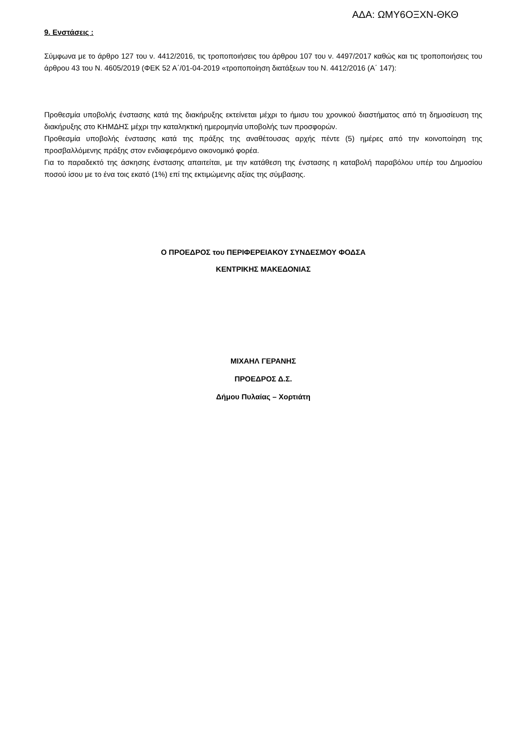ΑΔΑ: ΩΜΥ6ΟΞΧΝ-ΘΚΘ
9. Ενστάσεις :
Σύμφωνα με το άρθρο 127 του ν. 4412/2016, τις τροποποιήσεις του άρθρου 107 του ν. 4497/2017 καθώς και τις τροποποιήσεις του άρθρου 43 του Ν. 4605/2019 (ΦΕΚ 52 Α΄/01-04-2019 «τροποποίηση διατάξεων του Ν. 4412/2016 (Α΄ 147):
Προθεσμία υποβολής ένστασης κατά της διακήρυξης εκτείνεται μέχρι το ήμισυ του χρονικού διαστήματος από τη δημοσίευση της διακήρυξης στο ΚΗΜΔΗΣ μέχρι την καταληκτική ημερομηνία υποβολής των προσφορών.
Προθεσμία υποβολής ένστασης κατά της πράξης της αναθέτουσας αρχής πέντε (5) ημέρες από την κοινοποίηση της προσβαλλόμενης πράξης στον ενδιαφερόμενο οικονομικό φορέα.
Για το παραδεκτό της άσκησης ένστασης απαιτείται, με την κατάθεση της ένστασης η καταβολή παραβόλου υπέρ του Δημοσίου ποσού ίσου με το ένα τοις εκατό (1%) επί της εκτιμώμενης αξίας της σύμβασης.
Ο ΠΡΟΕΔΡΟΣ του ΠΕΡΙΦΕΡΕΙΑΚΟΥ ΣΥΝΔΕΣΜΟΥ ΦΟΔΣΑ
ΚΕΝΤΡΙΚΗΣ ΜΑΚΕΔΟΝΙΑΣ
ΜΙΧΑΗΛ ΓΕΡΑΝΗΣ
ΠΡΟΕΔΡΟΣ Δ.Σ.
Δήμου Πυλαίας – Χορτιάτη